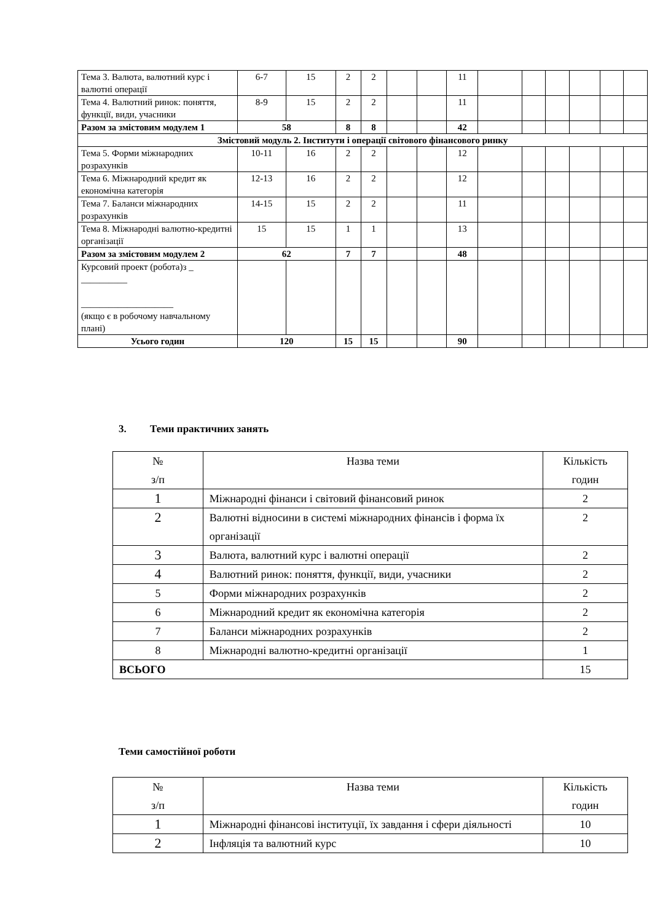| Тема 3. Валюта, валютний курс і валютні операції | 6-7 | 15 | 2 | 2 | | | 11 | | | | | | |
| Тема 4. Валютний ринок: поняття, функції, види, учасники | 8-9 | 15 | 2 | 2 | | | 11 | | | | | | |
| Разом за змістовим модулем 1 | 58 | | 8 | 8 | | | 42 | | | | | | |
| Змістовий модуль 2. Інститути і операції світового фінансового ринку | | | | | | | | | | | | | |
| Тема 5. Форми міжнародних розрахунків | 10-11 | 16 | 2 | 2 | | | 12 | | | | | | |
| Тема 6. Міжнародний кредит як економічна категорія | 12-13 | 16 | 2 | 2 | | | 12 | | | | | | |
| Тема 7. Баланси міжнародних розрахунків | 14-15 | 15 | 2 | 2 | | | 11 | | | | | | |
| Тема 8. Міжнародні валютно-кредитні організації | 15 | 15 | 1 | 1 | | | 13 | | | | | | |
| Разом за змістовим модулем 2 | 62 | | 7 | 7 | | | 48 | | | | | | |
| Курсовий проект (робота)з _ __________ ____________________ (якщо є в робочому навчальному плані) | | | | | | | | | | | | | |
| Усього годин | 120 | | 15 | 15 | | | 90 | | | | | | |
3. Теми практичних занять
| № з/п | Назва теми | Кількість годин |
| --- | --- | --- |
| 1 | Міжнародні фінанси і світовий фінансовий ринок | 2 |
| 2 | Валютні відносини в системі міжнародних фінансів і форма їх організації | 2 |
| 3 | Валюта, валютний курс і валютні операції | 2 |
| 4 | Валютний ринок: поняття, функції, види, учасники | 2 |
| 5 | Форми міжнародних розрахунків | 2 |
| 6 | Міжнародний кредит як економічна категорія | 2 |
| 7 | Баланси міжнародних розрахунків | 2 |
| 8 | Міжнародні валютно-кредитні організації | 1 |
| ВСЬОГО | | 15 |
Теми самостійної роботи
| № з/п | Назва теми | Кількість годин |
| --- | --- | --- |
| 1 | Міжнародні фінансові інституції, їх завдання і сфери діяльності | 10 |
| 2 | Інфляція та валютний курс | 10 |